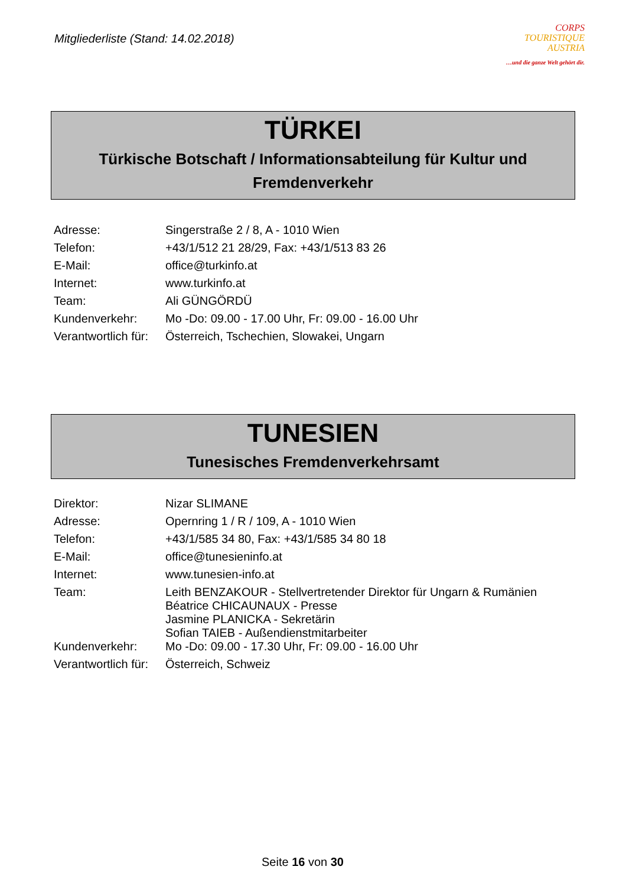Mitgliederliste (Stand: 14.02.2018)
CORPS
TOURISTIQUE
AUSTRIA
…und die ganze Welt gehört dir.
TÜRKEI
Türkische Botschaft / Informationsabteilung für Kultur und Fremdenverkehr
| Adresse: | Singerstraße 2 / 8, A - 1010 Wien |
| Telefon: | +43/1/512 21 28/29, Fax: +43/1/513 83 26 |
| E-Mail: | office@turkinfo.at |
| Internet: | www.turkinfo.at |
| Team: | Ali GÜNGÖRDÜ |
| Kundenverkehr: | Mo -Do: 09.00 - 17.00 Uhr, Fr: 09.00 - 16.00 Uhr |
| Verantwortlich für: | Österreich, Tschechien, Slowakei, Ungarn |
TUNESIEN
Tunesisches Fremdenverkehrsamt
| Direktor: | Nizar SLIMANE |
| Adresse: | Opernring 1 / R / 109, A - 1010 Wien |
| Telefon: | +43/1/585 34 80, Fax: +43/1/585 34 80 18 |
| E-Mail: | office@tunesieninfo.at |
| Internet: | www.tunesien-info.at |
| Team: | Leith BENZAKOUR - Stellvertretender Direktor für Ungarn & Rumänien Béatrice CHICAUNAUX - Presse Jasmine PLANICKA - Sekretärin Sofian TAIEB - Außendienstmitarbeiter |
| Kundenverkehr: | Mo -Do: 09.00 - 17.30 Uhr, Fr: 09.00 - 16.00 Uhr |
| Verantwortlich für: | Österreich, Schweiz |
Seite 16 von 30